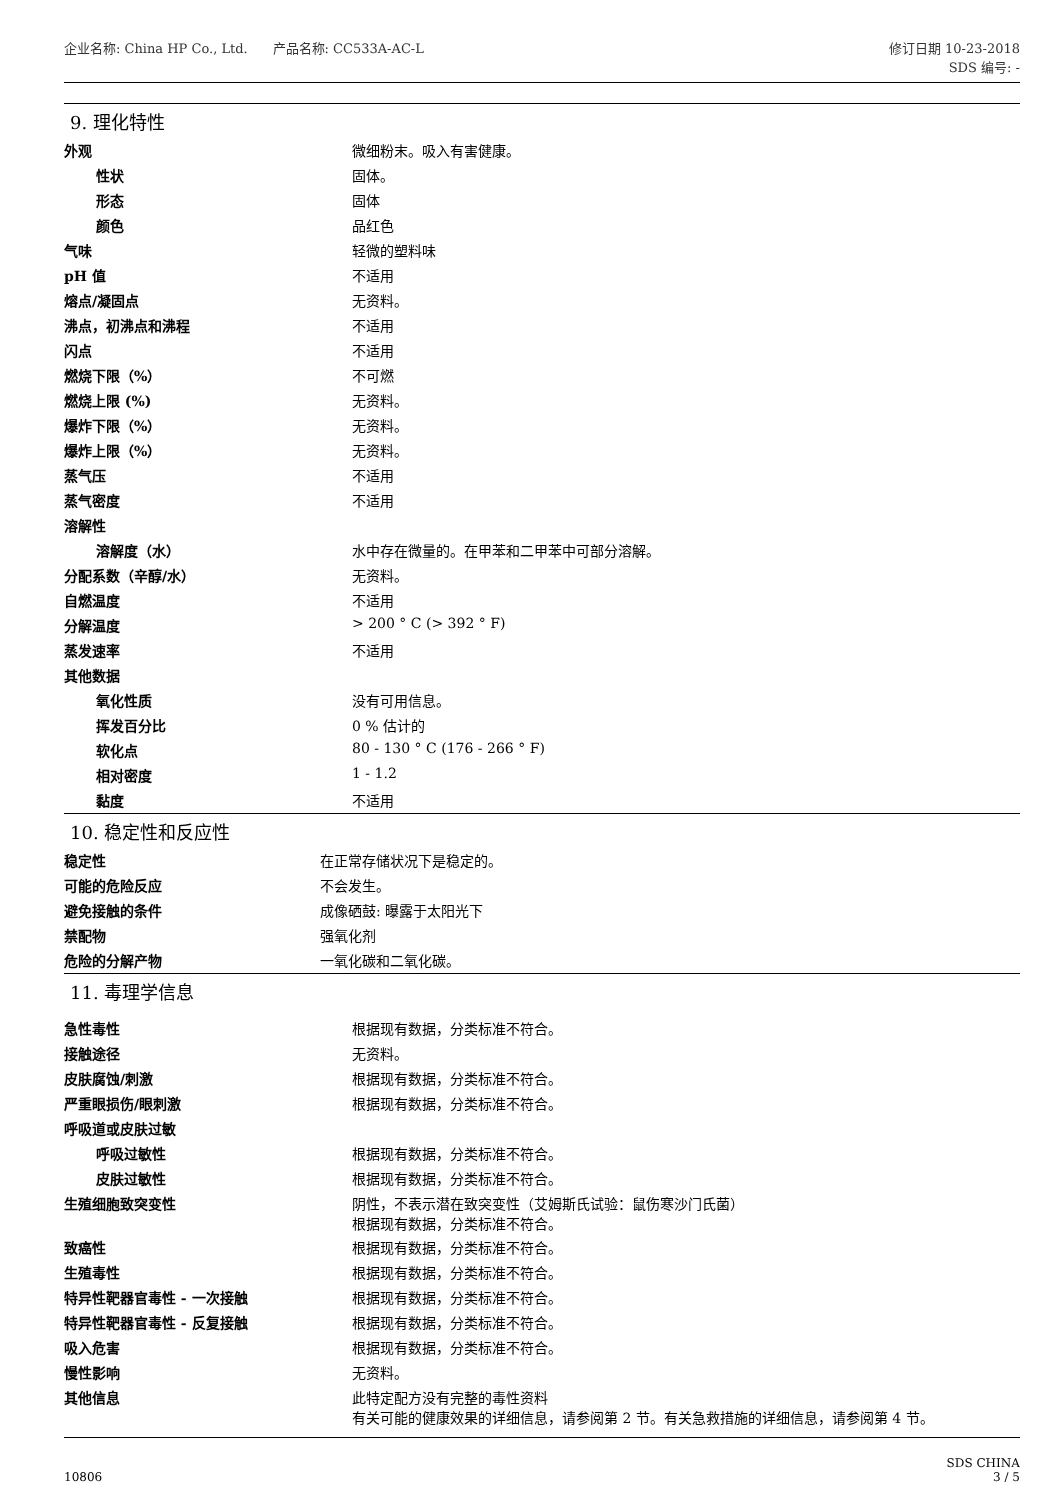企业名称: China HP Co., Ltd. 产品名称: CC533A-AC-L
修订日期 10-23-2018
SDS 编号: -
9. 理化特性
| 外观 | 微细粉末。吸入有害健康。 |
| 性状 | 固体。 |
| 形态 | 固体 |
| 颜色 | 品红色 |
| 气味 | 轻微的塑料味 |
| pH 值 | 不适用 |
| 熔点/凝固点 | 无资料。 |
| 沸点，初沸点和沸程 | 不适用 |
| 闪点 | 不适用 |
| 燃烧下限（%） | 不可燃 |
| 燃烧上限 (%) | 无资料。 |
| 爆炸下限（%） | 无资料。 |
| 爆炸上限（%） | 无资料。 |
| 蒸气压 | 不适用 |
| 蒸气密度 | 不适用 |
| 溶解性 | |
| 溶解度（水） | 水中存在微量的。在甲苯和二甲苯中可部分溶解。 |
| 分配系数（辛醇/水） | 无资料。 |
| 自燃温度 | 不适用 |
| 分解温度 | > 200 ° C (> 392 ° F) |
| 蒸发速率 | 不适用 |
| 其他数据 | |
| 氧化性质 | 没有可用信息。 |
| 挥发百分比 | 0 % 估计的 |
| 软化点 | 80 - 130 ° C (176 - 266 ° F) |
| 相对密度 | 1 - 1.2 |
| 黏度 | 不适用 |
10. 稳定性和反应性
| 稳定性 | 在正常存储状况下是稳定的。 |
| 可能的危险反应 | 不会发生。 |
| 避免接触的条件 | 成像硒鼓: 曝露于太阳光下 |
| 禁配物 | 强氧化剂 |
| 危险的分解产物 | 一氧化碳和二氧化碳。 |
11. 毒理学信息
| 急性毒性 | 根据现有数据，分类标准不符合。 |
| 接触途径 | 无资料。 |
| 皮肤腐蚀/刺激 | 根据现有数据，分类标准不符合。 |
| 严重眼损伤/眼刺激 | 根据现有数据，分类标准不符合。 |
| 呼吸道或皮肤过敏 | |
| 呼吸过敏性 | 根据现有数据，分类标准不符合。 |
| 皮肤过敏性 | 根据现有数据，分类标准不符合。 |
| 生殖细胞致突变性 | 阴性，不表示潜在致突变性（艾姆斯氏试验：鼠伤寒沙门氏菌） 根据现有数据，分类标准不符合。 |
| 致癌性 | 根据现有数据，分类标准不符合。 |
| 生殖毒性 | 根据现有数据，分类标准不符合。 |
| 特异性靶器官毒性 - 一次接触 | 根据现有数据，分类标准不符合。 |
| 特异性靶器官毒性 - 反复接触 | 根据现有数据，分类标准不符合。 |
| 吸入危害 | 根据现有数据，分类标准不符合。 |
| 慢性影响 | 无资料。 |
| 其他信息 | 此特定配方没有完整的毒性资料 有关可能的健康效果的详细信息，请参阅第 2 节。有关急救措施的详细信息，请参阅第 4 节。 |
10806
SDS CHINA
3 / 5